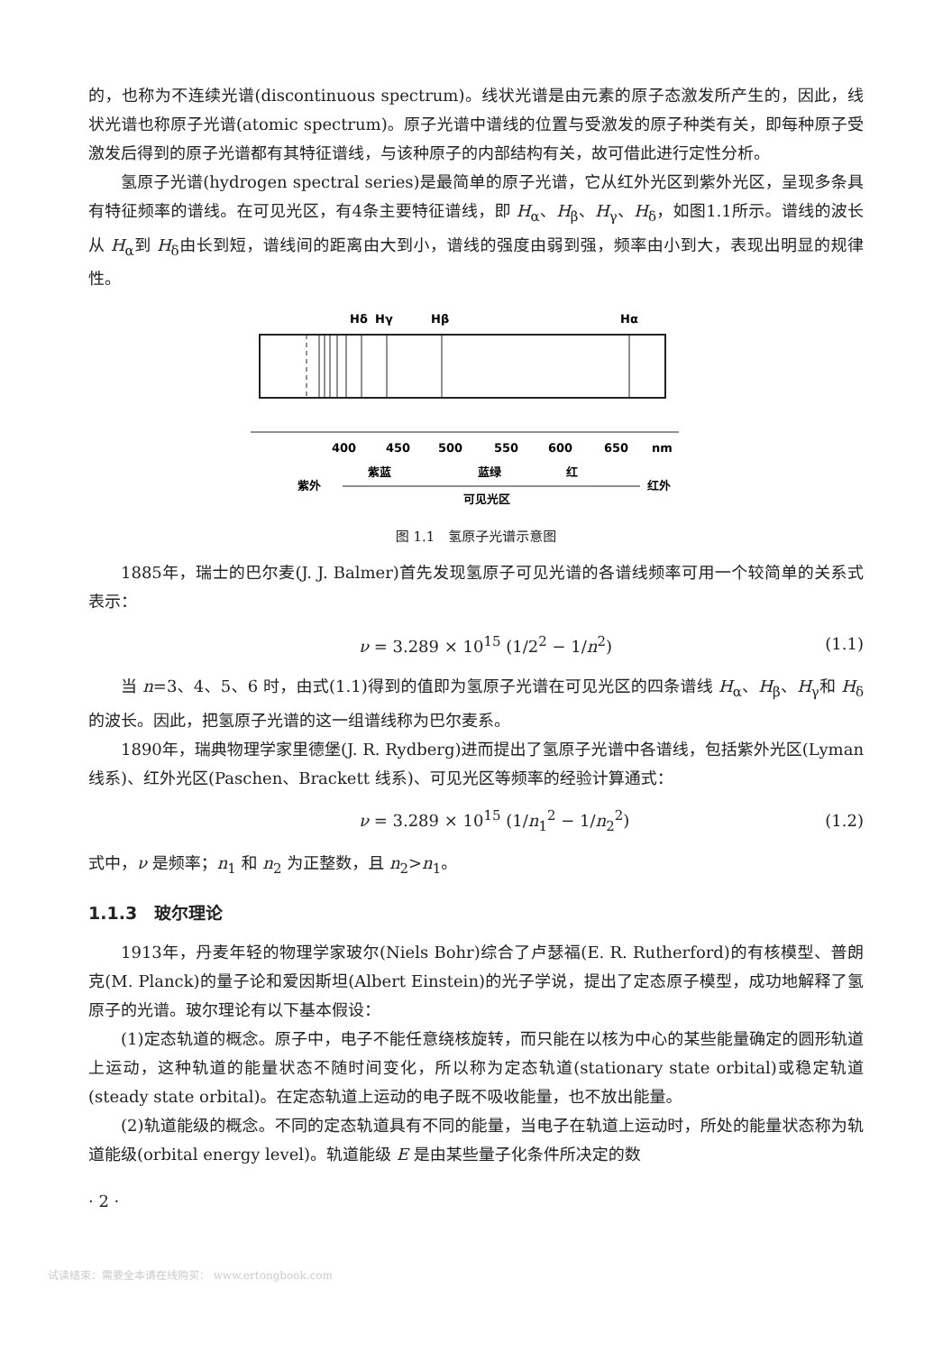的，也称为不连续光谱(discontinuous spectrum)。线状光谱是由元素的原子态激发所产生的，因此，线状光谱也称原子光谱(atomic spectrum)。原子光谱中谱线的位置与受激发的原子种类有关，即每种原子受激发后得到的原子光谱都有其特征谱线，与该种原子的内部结构有关，故可借此进行定性分析。
氢原子光谱(hydrogen spectral series)是最简单的原子光谱，它从红外光区到紫外光区，呈现多条具有特征频率的谱线。在可见光区，有4条主要特征谱线，即 H<sub>α</sub>、H<sub>β</sub>、H<sub>γ</sub>、H<sub>δ</sub>，如图1.1所示。谱线的波长从 H<sub>α</sub>到 H<sub>δ</sub>由长到短，谱线间的距离由大到小，谱线的强度由弱到强，频率由小到大，表现出明显的规律性。
Hδ
Hγ
Hβ
Hα
400
450
500
550
600
650
nm
紫蓝
蓝绿
红
紫外
红外
可见光区
图 1.1　氢原子光谱示意图
1885年，瑞士的巴尔麦(J. J. Balmer)首先发现氢原子可见光谱的各谱线频率可用一个较简单的关系式表示：
ν = 3.289 × 10<sup>15</sup> (1/2<sup>2</sup> − 1/n<sup>2</sup>) (1.1)
当 n=3、4、5、6 时，由式(1.1)得到的值即为氢原子光谱在可见光区的四条谱线 H<sub>α</sub>、H<sub>β</sub>、H<sub>γ</sub>和 H<sub>δ</sub>的波长。因此，把氢原子光谱的这一组谱线称为巴尔麦系。
1890年，瑞典物理学家里德堡(J. R. Rydberg)进而提出了氢原子光谱中各谱线，包括紫外光区(Lyman 线系)、红外光区(Paschen、Brackett 线系)、可见光区等频率的经验计算通式：
ν = 3.289 × 10<sup>15</sup> (1/n<sub>1</sub><sup>2</sup> − 1/n<sub>2</sub><sup>2</sup>) (1.2)
式中，ν 是频率；n<sub>1</sub> 和 n<sub>2</sub> 为正整数，且 n<sub>2</sub>>n<sub>1</sub>。
1.1.3　玻尔理论
1913年，丹麦年轻的物理学家玻尔(Niels Bohr)综合了卢瑟福(E. R. Rutherford)的有核模型、普朗克(M. Planck)的量子论和爱因斯坦(Albert Einstein)的光子学说，提出了定态原子模型，成功地解释了氢原子的光谱。玻尔理论有以下基本假设：
(1)定态轨道的概念。原子中，电子不能任意绕核旋转，而只能在以核为中心的某些能量确定的圆形轨道上运动，这种轨道的能量状态不随时间变化，所以称为定态轨道(stationary state orbital)或稳定轨道(steady state orbital)。在定态轨道上运动的电子既不吸收能量，也不放出能量。
(2)轨道能级的概念。不同的定态轨道具有不同的能量，当电子在轨道上运动时，所处的能量状态称为轨道能级(orbital energy level)。轨道能级 E 是由某些量子化条件所决定的数
· 2 ·
试读结束：需要全本请在线购买： www.ertongbook.com